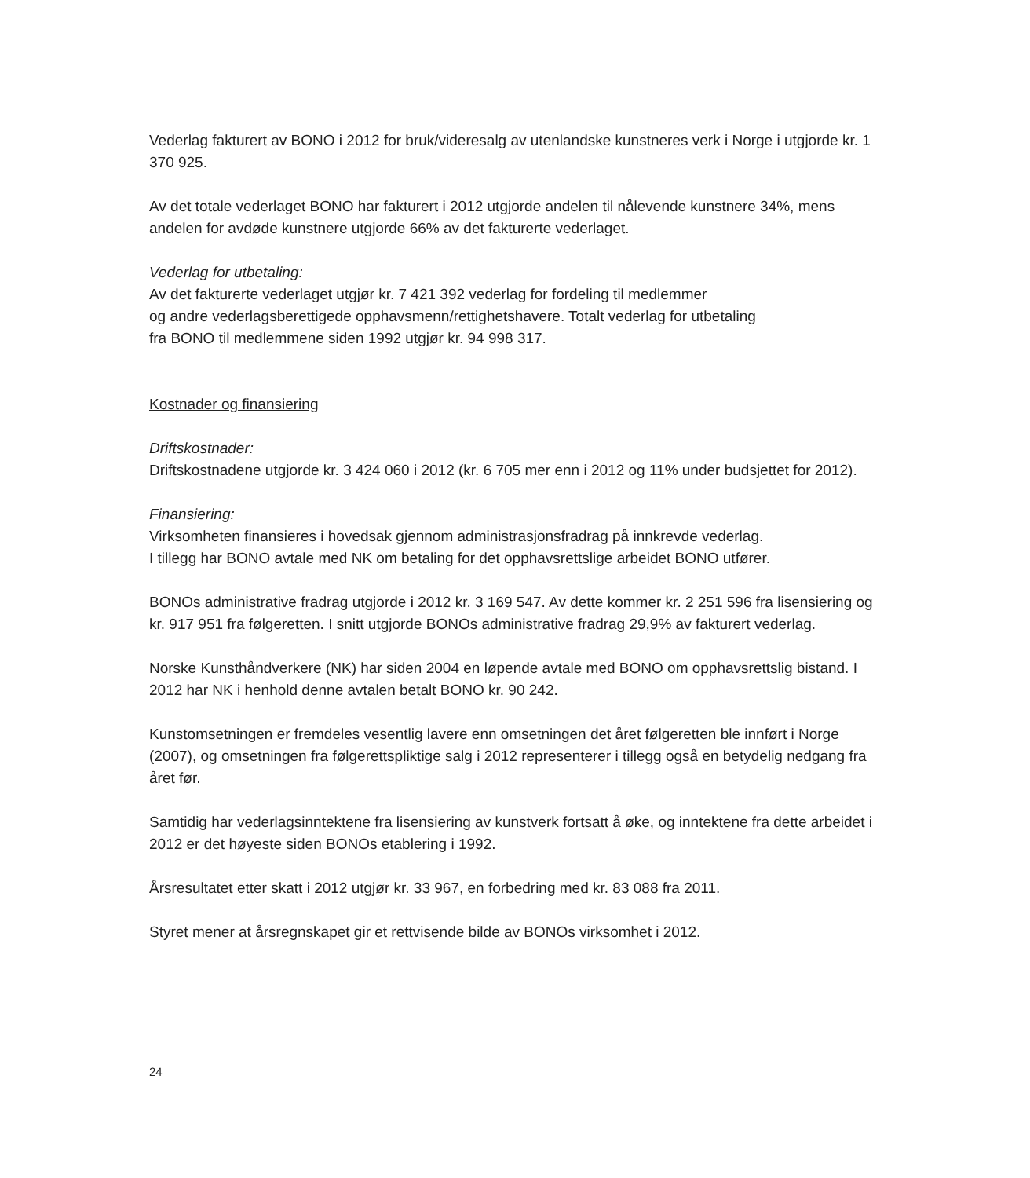Vederlag fakturert av BONO i 2012 for bruk/videresalg av utenlandske kunstneres verk i Norge i utgjorde kr. 1 370 925.
Av det totale vederlaget BONO har fakturert i 2012 utgjorde andelen til nålevende kunstnere 34%, mens andelen for avdøde kunstnere utgjorde 66% av det fakturerte vederlaget.
Vederlag for utbetaling:
Av det fakturerte vederlaget utgjør kr. 7 421 392 vederlag for fordeling til medlemmer
og andre vederlagsberettigede opphavsmenn/rettighetshavere. Totalt vederlag for utbetaling
fra BONO til medlemmene siden 1992 utgjør kr. 94 998 317.
Kostnader og finansiering
Driftskostnader:
Driftskostnadene utgjorde kr. 3 424 060 i 2012 (kr. 6 705 mer enn i 2012 og 11% under budsjettet for 2012).
Finansiering:
Virksomheten finansieres i hovedsak gjennom administrasjonsfradrag på innkrevde vederlag.
I tillegg har BONO avtale med NK om betaling for det opphavsrettslige arbeidet BONO utfører.
BONOs administrative fradrag utgjorde i 2012 kr. 3 169 547. Av dette kommer kr. 2 251 596 fra lisensiering og kr. 917 951 fra følgeretten. I snitt utgjorde BONOs administrative fradrag 29,9% av fakturert vederlag.
Norske Kunsthåndverkere (NK) har siden 2004 en løpende avtale med BONO om opphavsrettslig bistand. I 2012 har NK i henhold denne avtalen betalt BONO kr. 90 242.
Kunstomsetningen er fremdeles vesentlig lavere enn omsetningen det året følgeretten ble innført i Norge (2007), og omsetningen fra følgerettspliktige salg i 2012 representerer i tillegg også en betydelig nedgang fra året før.
Samtidig har vederlagsinntektene fra lisensiering av kunstverk fortsatt å øke, og inntektene fra dette arbeidet i 2012 er det høyeste siden BONOs etablering i 1992.
Årsresultatet etter skatt i 2012 utgjør kr. 33 967, en forbedring med kr. 83 088 fra 2011.
Styret mener at årsregnskapet gir et rettvisende bilde av BONOs virksomhet i 2012.
24